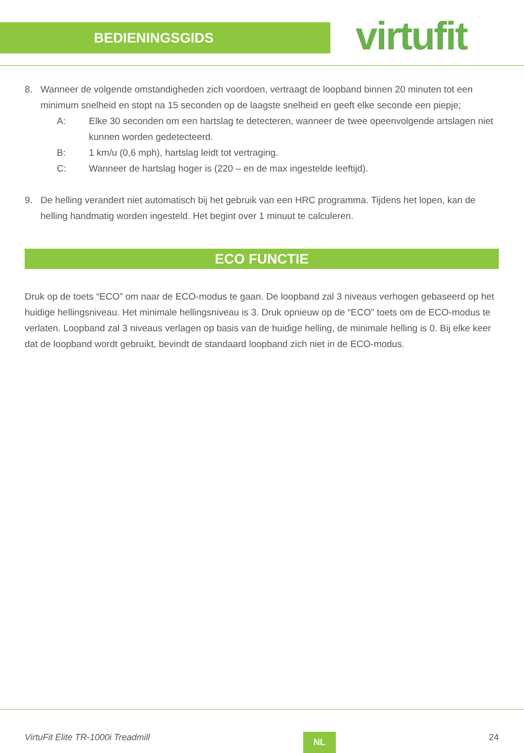BEDIENINGSGIDS virtufit
8. Wanneer de volgende omstandigheden zich voordoen, vertraagt de loopband binnen 20 minuten tot een minimum snelheid en stopt na 15 seconden op de laagste snelheid en geeft elke seconde een piepje;
A: Elke 30 seconden om een hartslag te detecteren, wanneer de twee opeenvolgende artslagen niet kunnen worden gedetecteerd.
B: 1 km/u (0,6 mph), hartslag leidt tot vertraging.
C: Wanneer de hartslag hoger is (220 – en de max ingestelde leeftijd).
9. De helling verandert niet automatisch bij het gebruik van een HRC programma. Tijdens het lopen, kan de helling handmatig worden ingesteld. Het begint over 1 minuut te calculeren.
ECO FUNCTIE
Druk op de toets “ECO” om naar de ECO-modus te gaan. De loopband zal 3 niveaus verhogen gebaseerd op het huidige hellingsniveau. Het minimale hellingsniveau is 3. Druk opnieuw op de “ECO” toets om de ECO-modus te verlaten. Loopband zal 3 niveaus verlagen op basis van de huidige helling, de minimale helling is 0. Bij elke keer dat de loopband wordt gebruikt, bevindt de standaard loopband zich niet in de ECO-modus.
VirtuFit Elite TR-1000i Treadmill NL 24